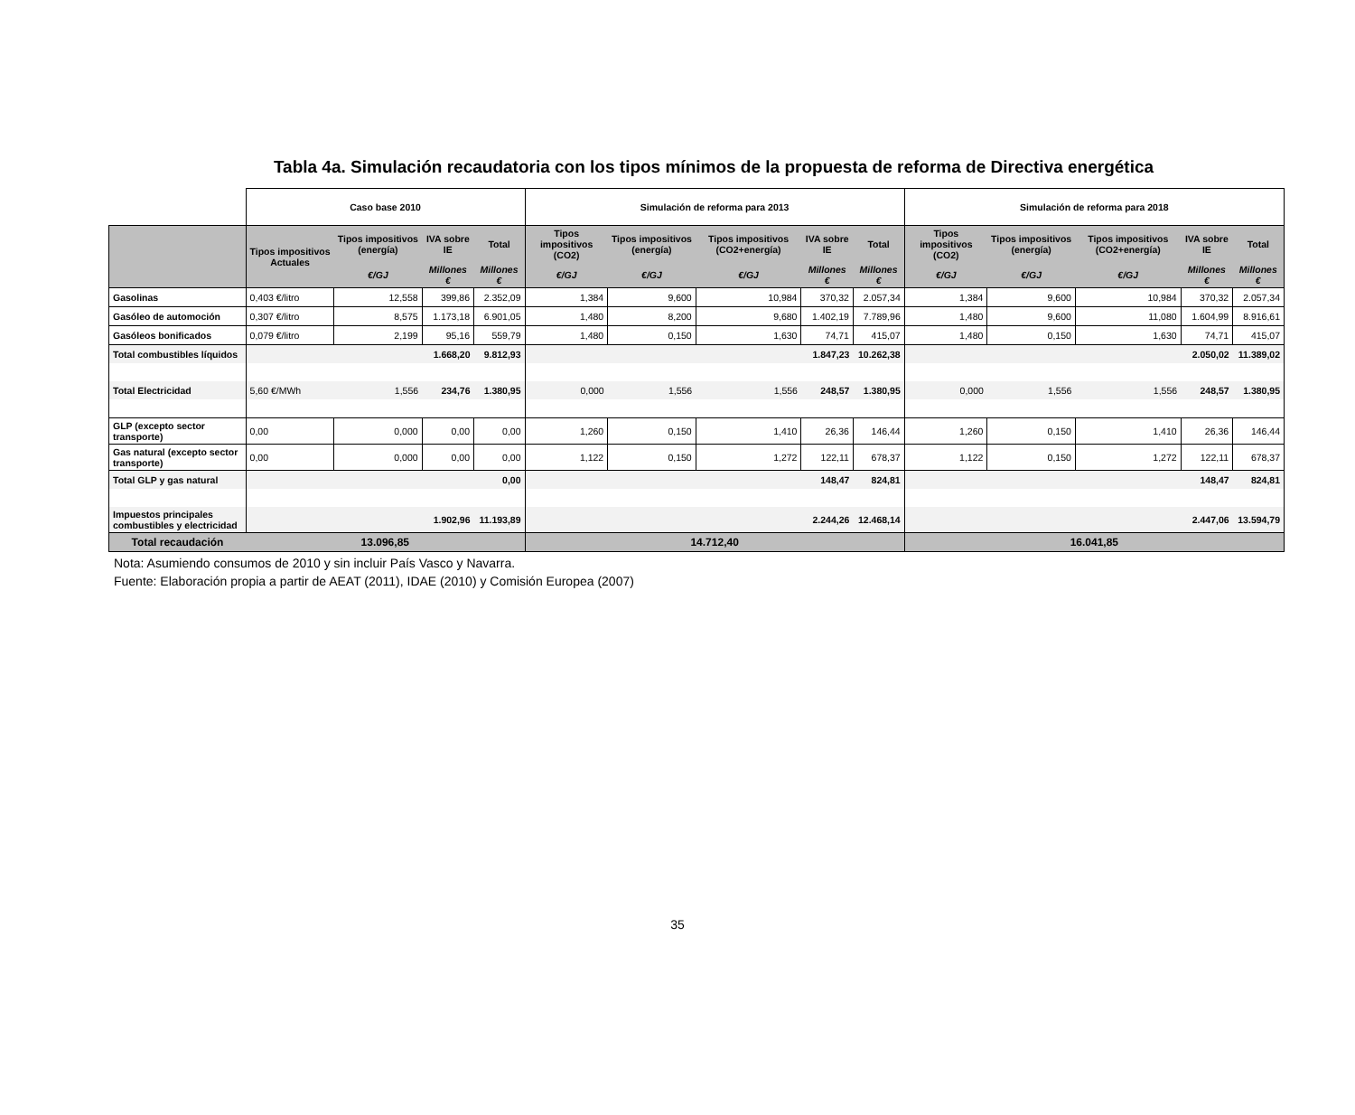Tabla 4a. Simulación recaudatoria con los tipos mínimos de la propuesta de reforma de Directiva energética
| | Caso base 2010 | | | | Simulación de reforma para 2013 | | | | | Simulación de reforma para 2018 | | | | |
| | Tipos impositivos Actuales | Tipos impositivos (energía) | IVA sobre IE | Total | Tipos impositivos (CO2) | Tipos impositivos (energía) | Tipos impositivos (CO2+energía) | IVA sobre IE | Total | Tipos impositivos (CO2) | Tipos impositivos (energía) | Tipos impositivos (CO2+energía) | IVA sobre IE | Total |
| | | €/GJ | Millones € | Millones € | €/GJ | €/GJ | €/GJ | Millones € | Millones € | €/GJ | €/GJ | €/GJ | Millones € | Millones € |
| Gasolinas | 0,403 €/litro | 12,558 | 399,86 | 2.352,09 | 1,384 | 9,600 | 10,984 | 370,32 | 2.057,34 | 1,384 | 9,600 | 10,984 | 370,32 | 2.057,34 |
| Gasóleo de automoción | 0,307 €/litro | 8,575 | 1.173,18 | 6.901,05 | 1,480 | 8,200 | 9,680 | 1.402,19 | 7.789,96 | 1,480 | 9,600 | 11,080 | 1.604,99 | 8.916,61 |
| Gasóleos bonificados | 0,079 €/litro | 2,199 | 95,16 | 559,79 | 1,480 | 0,150 | 1,630 | 74,71 | 415,07 | 1,480 | 0,150 | 1,630 | 74,71 | 415,07 |
| Total combustibles líquidos | | | 1.668,20 | 9.812,93 | | | | 1.847,23 | 10.262,38 | | | | 2.050,02 | 11.389,02 |
| Total Electricidad | 5,60 €/MWh | 1,556 | 234,76 | 1.380,95 | 0,000 | 1,556 | 1,556 | 248,57 | 1.380,95 | 0,000 | 1,556 | 1,556 | 248,57 | 1.380,95 |
| GLP (excepto sector transporte) | 0,00 | 0,000 | 0,00 | 0,00 | 1,260 | 0,150 | 1,410 | 26,36 | 146,44 | 1,260 | 0,150 | 1,410 | 26,36 | 146,44 |
| Gas natural (excepto sector transporte) | 0,00 | 0,000 | 0,00 | 0,00 | 1,122 | 0,150 | 1,272 | 122,11 | 678,37 | 1,122 | 0,150 | 1,272 | 122,11 | 678,37 |
| Total GLP y gas natural | | | | 0,00 | | | | 148,47 | 824,81 | | | | 148,47 | 824,81 |
| Impuestos principales combustibles y electricidad | | | 1.902,96 | 11.193,89 | | | | 2.244,26 | 12.468,14 | | | | 2.447,06 | 13.594,79 |
| Total recaudación | 13.096,85 | | | | 14.712,40 | | | | | 16.041,85 | | | | |
Nota: Asumiendo consumos de 2010 y sin incluir País Vasco y Navarra.
Fuente: Elaboración propia a partir de AEAT (2011), IDAE (2010) y Comisión Europea (2007)
35